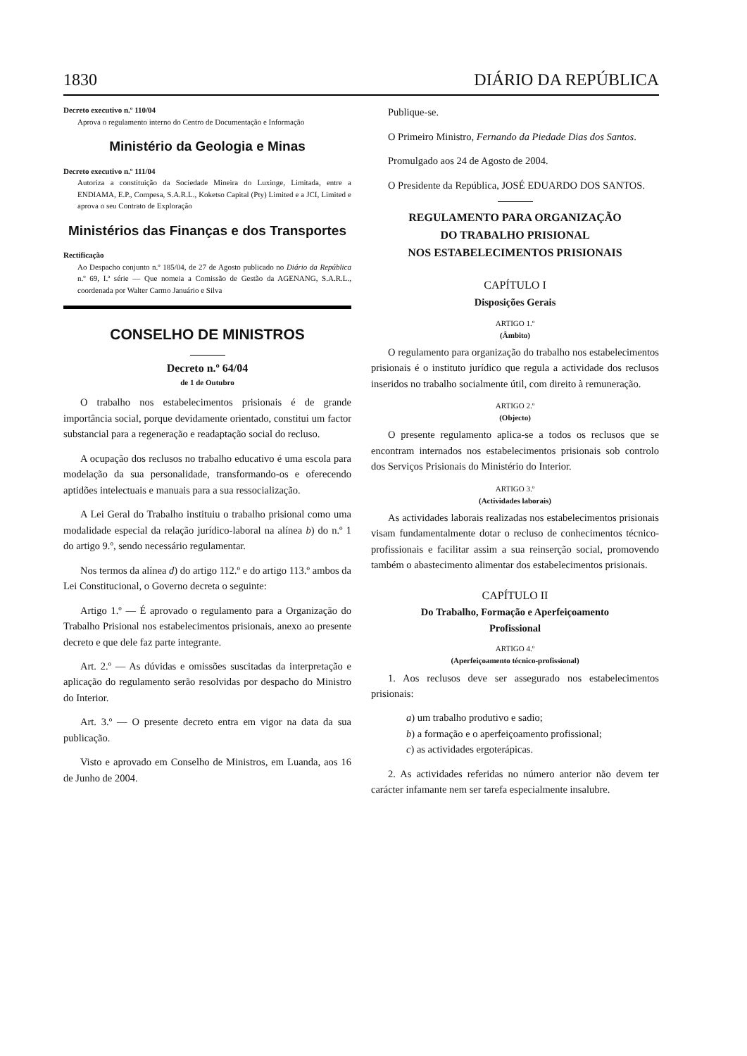1830 DIÁRIO DA REPÚBLICA
Decreto executivo n.º 110/04
Aprova o regulamento interno do Centro de Documentação e Informação
Ministério da Geologia e Minas
Decreto executivo n.º 111/04
Autoriza a constituição da Sociedade Mineira do Luxinge, Limitada, entre a ENDIAMA, E.P., Compesa, S.A.R.L., Koketso Capital (Pty) Limited e a JCI, Limited e aprova o seu Contrato de Exploração
Ministérios das Finanças e dos Transportes
Rectificação
Ao Despacho conjunto n.º 185/04, de 27 de Agosto publicado no Diário da República n.º 69, I.ª série — Que nomeia a Comissão de Gestão da AGENANG, S.A.R.L., coordenada por Walter Carmo Januário e Silva
CONSELHO DE MINISTROS
Decreto n.º 64/04
de 1 de Outubro
O trabalho nos estabelecimentos prisionais é de grande importância social, porque devidamente orientado, constitui um factor substancial para a regeneração e readaptação social do recluso.
A ocupação dos reclusos no trabalho educativo é uma escola para modelação da sua personalidade, transformando-os e oferecendo aptidões intelectuais e manuais para a sua ressocialização.
A Lei Geral do Trabalho instituiu o trabalho prisional como uma modalidade especial da relação jurídico-laboral na alínea b) do n.º 1 do artigo 9.º, sendo necessário regulamentar.
Nos termos da alínea d) do artigo 112.º e do artigo 113.º ambos da Lei Constitucional, o Governo decreta o seguinte:
Artigo 1.º — É aprovado o regulamento para a Organização do Trabalho Prisional nos estabelecimentos prisionais, anexo ao presente decreto e que dele faz parte integrante.
Art. 2.º — As dúvidas e omissões suscitadas da interpretação e aplicação do regulamento serão resolvidas por despacho do Ministro do Interior.
Art. 3.º — O presente decreto entra em vigor na data da sua publicação.
Visto e aprovado em Conselho de Ministros, em Luanda, aos 16 de Junho de 2004.
Publique-se.
O Primeiro Ministro, Fernando da Piedade Dias dos Santos.
Promulgado aos 24 de Agosto de 2004.
O Presidente da República, JOSÉ EDUARDO DOS SANTOS.
REGULAMENTO PARA ORGANIZAÇÃO
DO TRABALHO PRISIONAL
NOS ESTABELECIMENTOS PRISIONAIS
CAPÍTULO I
Disposições Gerais
ARTIGO 1.º
(Âmbito)
O regulamento para organização do trabalho nos estabelecimentos prisionais é o instituto jurídico que regula a actividade dos reclusos inseridos no trabalho socialmente útil, com direito à remuneração.
ARTIGO 2.º
(Objecto)
O presente regulamento aplica-se a todos os reclusos que se encontram internados nos estabelecimentos prisionais sob controlo dos Serviços Prisionais do Ministério do Interior.
ARTIGO 3.º
(Actividades laborais)
As actividades laborais realizadas nos estabelecimentos prisionais visam fundamentalmente dotar o recluso de conhecimentos técnico-profissionais e facilitar assim a sua reinserção social, promovendo também o abastecimento alimentar dos estabelecimentos prisionais.
CAPÍTULO II
Do Trabalho, Formação e Aperfeiçoamento
Profissional
ARTIGO 4.º
(Aperfeiçoamento técnico-profissional)
1. Aos reclusos deve ser assegurado nos estabelecimentos prisionais:
a) um trabalho produtivo e sadio;
b) a formação e o aperfeiçoamento profissional;
c) as actividades ergoterápicas.
2. As actividades referidas no número anterior não devem ter carácter infamante nem ser tarefa especialmente insalubre.